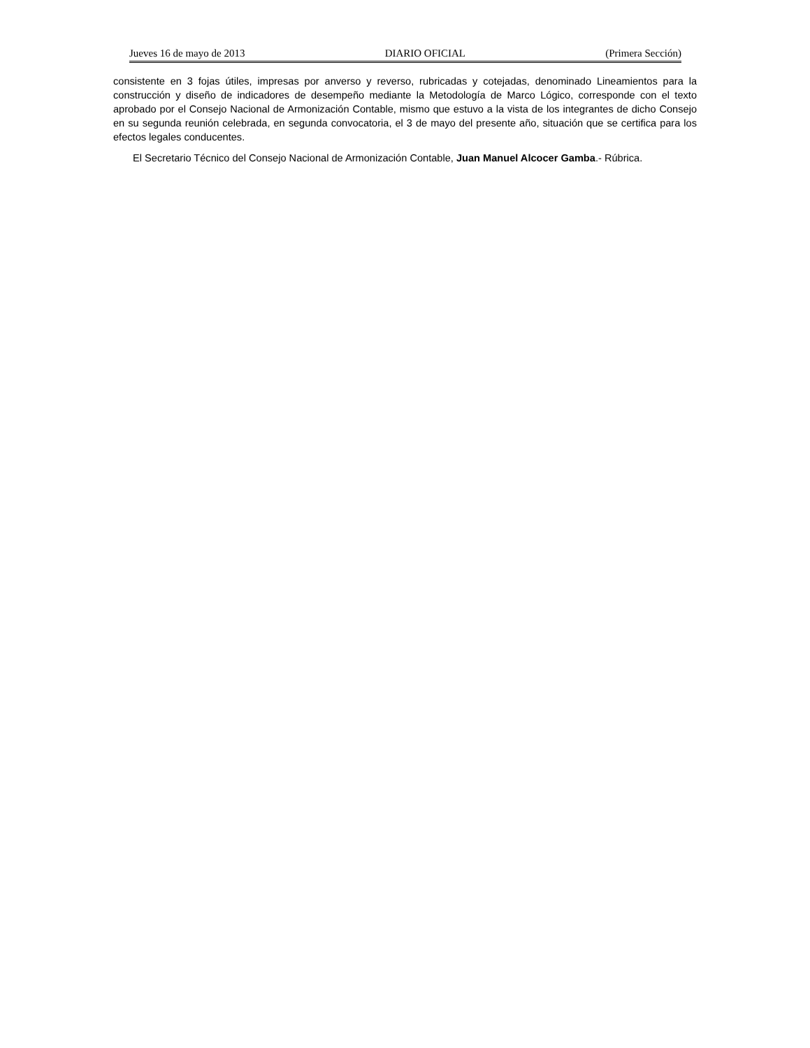Jueves 16 de mayo de 2013 DIARIO OFICIAL (Primera Sección)
consistente en 3 fojas útiles, impresas por anverso y reverso, rubricadas y cotejadas, denominado Lineamientos para la construcción y diseño de indicadores de desempeño mediante la Metodología de Marco Lógico, corresponde con el texto aprobado por el Consejo Nacional de Armonización Contable, mismo que estuvo a la vista de los integrantes de dicho Consejo en su segunda reunión celebrada, en segunda convocatoria, el 3 de mayo del presente año, situación que se certifica para los efectos legales conducentes.
El Secretario Técnico del Consejo Nacional de Armonización Contable, Juan Manuel Alcocer Gamba.- Rúbrica.